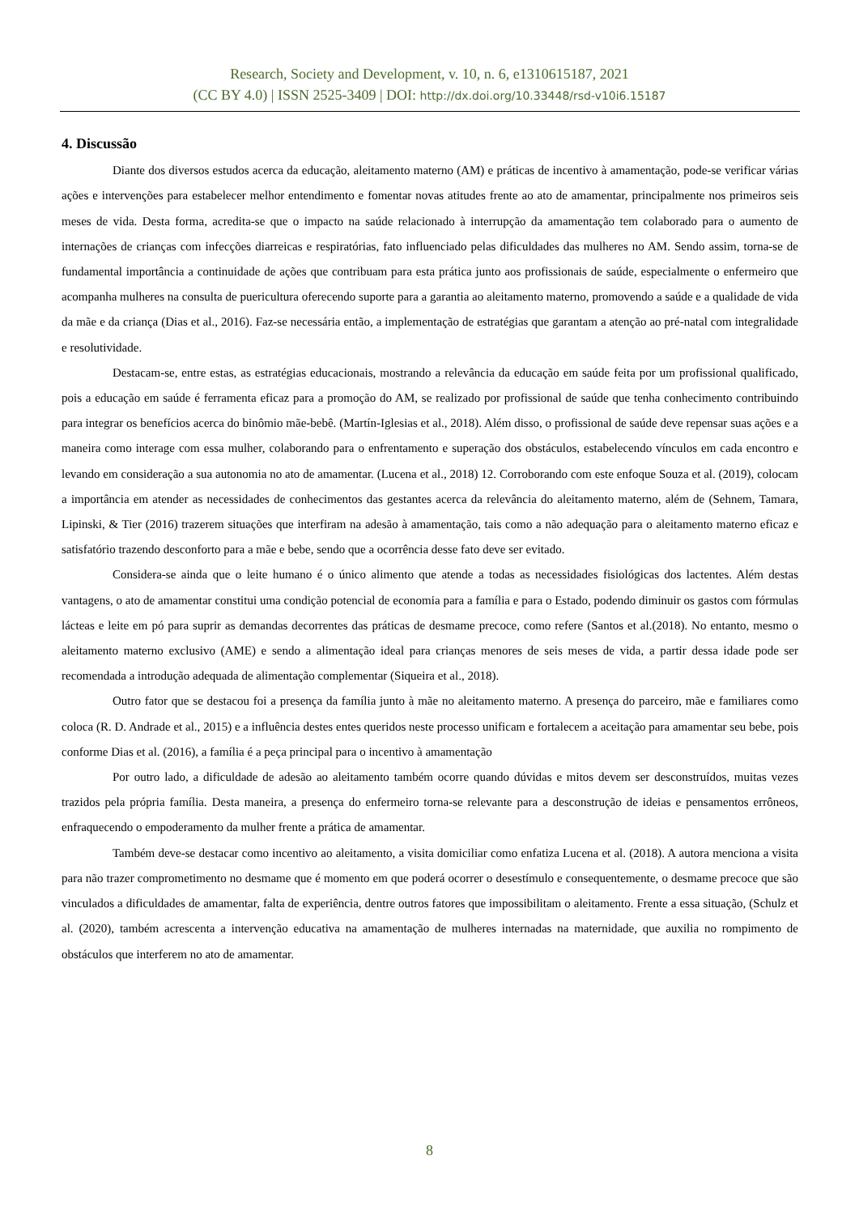Research, Society and Development, v. 10, n. 6, e1310615187, 2021
(CC BY 4.0) | ISSN 2525-3409 | DOI: http://dx.doi.org/10.33448/rsd-v10i6.15187
4. Discussão
Diante dos diversos estudos acerca da educação, aleitamento materno (AM) e práticas de incentivo à amamentação, pode-se verificar várias ações e intervenções para estabelecer melhor entendimento e fomentar novas atitudes frente ao ato de amamentar, principalmente nos primeiros seis meses de vida. Desta forma, acredita-se que o impacto na saúde relacionado à interrupção da amamentação tem colaborado para o aumento de internações de crianças com infecções diarreicas e respiratórias, fato influenciado pelas dificuldades das mulheres no AM. Sendo assim, torna-se de fundamental importância a continuidade de ações que contribuam para esta prática junto aos profissionais de saúde, especialmente o enfermeiro que acompanha mulheres na consulta de puericultura oferecendo suporte para a garantia ao aleitamento materno, promovendo a saúde e a qualidade de vida da mãe e da criança (Dias et al., 2016). Faz-se necessária então, a implementação de estratégias que garantam a atenção ao pré-natal com integralidade e resolutividade.
Destacam-se, entre estas, as estratégias educacionais, mostrando a relevância da educação em saúde feita por um profissional qualificado, pois a educação em saúde é ferramenta eficaz para a promoção do AM, se realizado por profissional de saúde que tenha conhecimento contribuindo para integrar os benefícios acerca do binômio mãe-bebê. (Martín-Iglesias et al., 2018). Além disso, o profissional de saúde deve repensar suas ações e a maneira como interage com essa mulher, colaborando para o enfrentamento e superação dos obstáculos, estabelecendo vínculos em cada encontro e levando em consideração a sua autonomia no ato de amamentar. (Lucena et al., 2018) 12. Corroborando com este enfoque Souza et al. (2019), colocam a importância em atender as necessidades de conhecimentos das gestantes acerca da relevância do aleitamento materno, além de (Sehnem, Tamara, Lipinski, & Tier (2016) trazerem situações que interfiram na adesão à amamentação, tais como a não adequação para o aleitamento materno eficaz e satisfatório trazendo desconforto para a mãe e bebe, sendo que a ocorrência desse fato deve ser evitado.
Considera-se ainda que o leite humano é o único alimento que atende a todas as necessidades fisiológicas dos lactentes. Além destas vantagens, o ato de amamentar constitui uma condição potencial de economia para a família e para o Estado, podendo diminuir os gastos com fórmulas lácteas e leite em pó para suprir as demandas decorrentes das práticas de desmame precoce, como refere (Santos et al.(2018). No entanto, mesmo o aleitamento materno exclusivo (AME) e sendo a alimentação ideal para crianças menores de seis meses de vida, a partir dessa idade pode ser recomendada a introdução adequada de alimentação complementar (Siqueira et al., 2018).
Outro fator que se destacou foi a presença da família junto à mãe no aleitamento materno. A presença do parceiro, mãe e familiares como coloca (R. D. Andrade et al., 2015) e a influência destes entes queridos neste processo unificam e fortalecem a aceitação para amamentar seu bebe, pois conforme Dias et al. (2016), a família é a peça principal para o incentivo à amamentação
Por outro lado, a dificuldade de adesão ao aleitamento também ocorre quando dúvidas e mitos devem ser desconstruídos, muitas vezes trazidos pela própria família. Desta maneira, a presença do enfermeiro torna-se relevante para a desconstrução de ideias e pensamentos errôneos, enfraquecendo o empoderamento da mulher frente a prática de amamentar.
Também deve-se destacar como incentivo ao aleitamento, a visita domiciliar como enfatiza Lucena et al. (2018). A autora menciona a visita para não trazer comprometimento no desmame que é momento em que poderá ocorrer o desestímulo e consequentemente, o desmame precoce que são vinculados a dificuldades de amamentar, falta de experiência, dentre outros fatores que impossibilitam o aleitamento. Frente a essa situação, (Schulz et al. (2020), também acrescenta a intervenção educativa na amamentação de mulheres internadas na maternidade, que auxilia no rompimento de obstáculos que interferem no ato de amamentar.
8